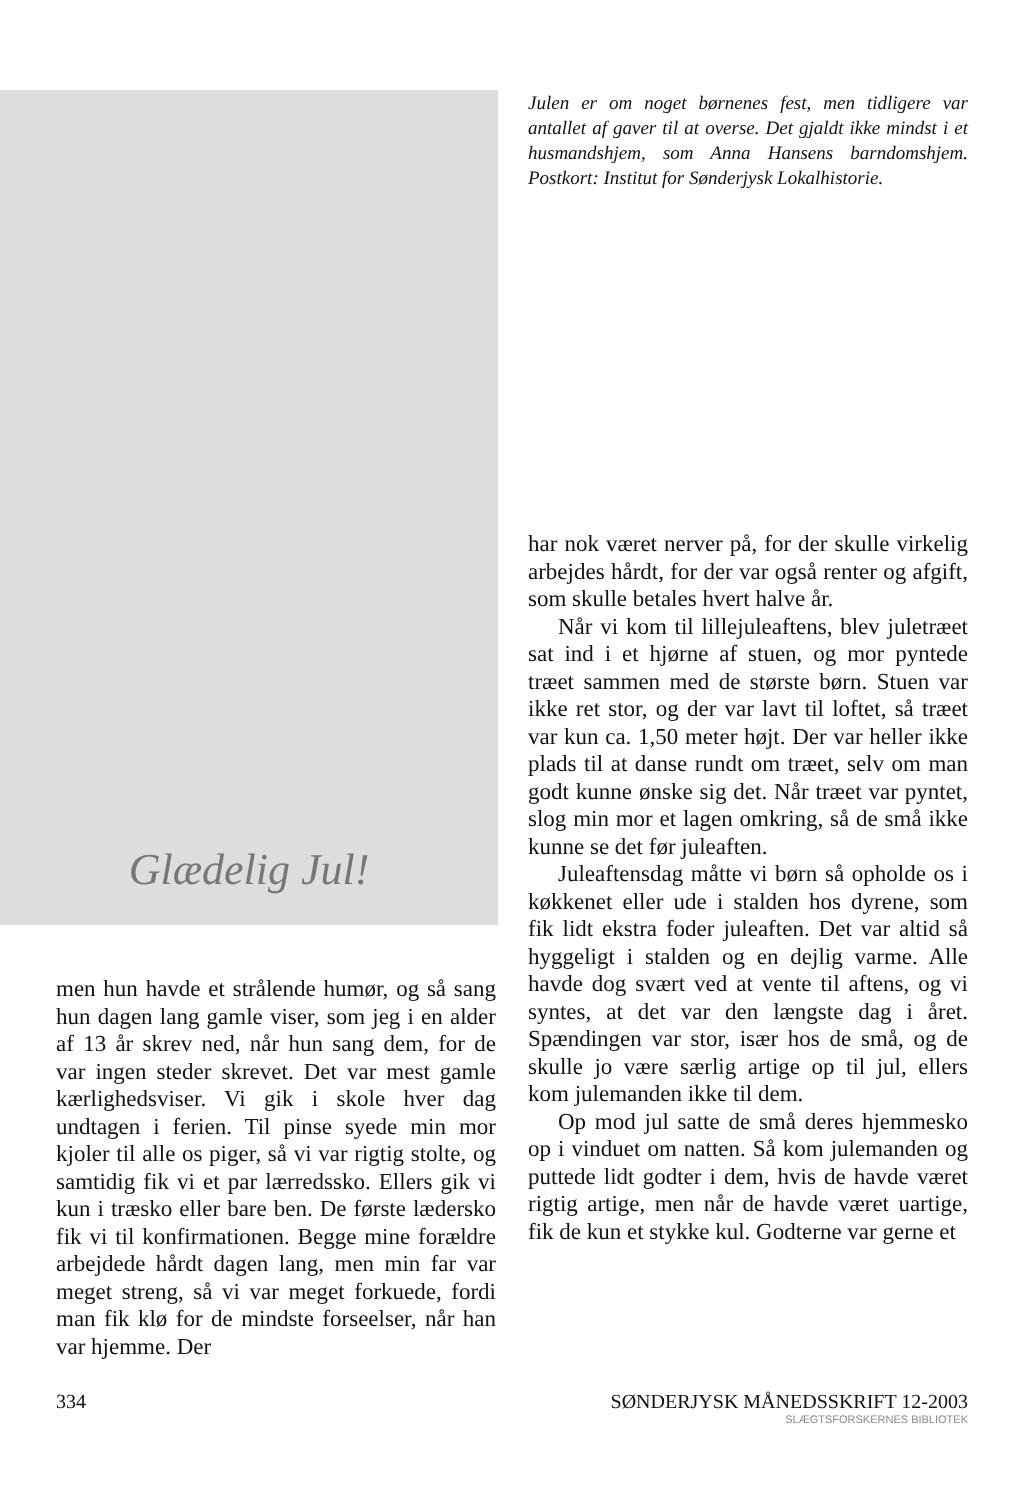Glædelig Jul!
Julen er om noget børnenes fest, men tidligere var antallet af gaver til at overse. Det gjaldt ikke mindst i et husmandshjem, som Anna Hansens barndomshjem. Postkort: Institut for Sønderjysk Lokalhistorie.
men hun havde et strålende humør, og så sang hun dagen lang gamle viser, som jeg i en alder af 13 år skrev ned, når hun sang dem, for de var ingen steder skrevet. Det var mest gamle kærlighedsviser. Vi gik i skole hver dag undtagen i ferien. Til pinse syede min mor kjoler til alle os piger, så vi var rigtig stolte, og samtidig fik vi et par lærredssko. Ellers gik vi kun i træsko eller bare ben. De første lædersko fik vi til konfirmationen. Begge mine forældre arbejdede hårdt dagen lang, men min far var meget streng, så vi var meget forkuede, fordi man fik klø for de mindste forseelser, når han var hjemme. Der
har nok været nerver på, for der skulle virkelig arbejdes hårdt, for der var også renter og afgift, som skulle betales hvert halve år.
Når vi kom til lillejuleaftens, blev juletræet sat ind i et hjørne af stuen, og mor pyntede træet sammen med de største børn. Stuen var ikke ret stor, og der var lavt til loftet, så træet var kun ca. 1,50 meter højt. Der var heller ikke plads til at danse rundt om træet, selv om man godt kunne ønske sig det. Når træet var pyntet, slog min mor et lagen omkring, så de små ikke kunne se det før juleaften.
Juleaftensdag måtte vi børn så opholde os i køkkenet eller ude i stalden hos dyrene, som fik lidt ekstra foder juleaften. Det var altid så hyggeligt i stalden og en dejlig varme. Alle havde dog svært ved at vente til aftens, og vi syntes, at det var den længste dag i året. Spændingen var stor, især hos de små, og de skulle jo være særlig artige op til jul, ellers kom julemanden ikke til dem.
Op mod jul satte de små deres hjemmesko op i vinduet om natten. Så kom julemanden og puttede lidt godter i dem, hvis de havde været rigtig artige, men når de havde været uartige, fik de kun et stykke kul. Godterne var gerne et
334 SØNDERJYSK MÅNEDSSKRIFT 12-2003
SLÆGTSFORSKERNES BIBLIOTEK